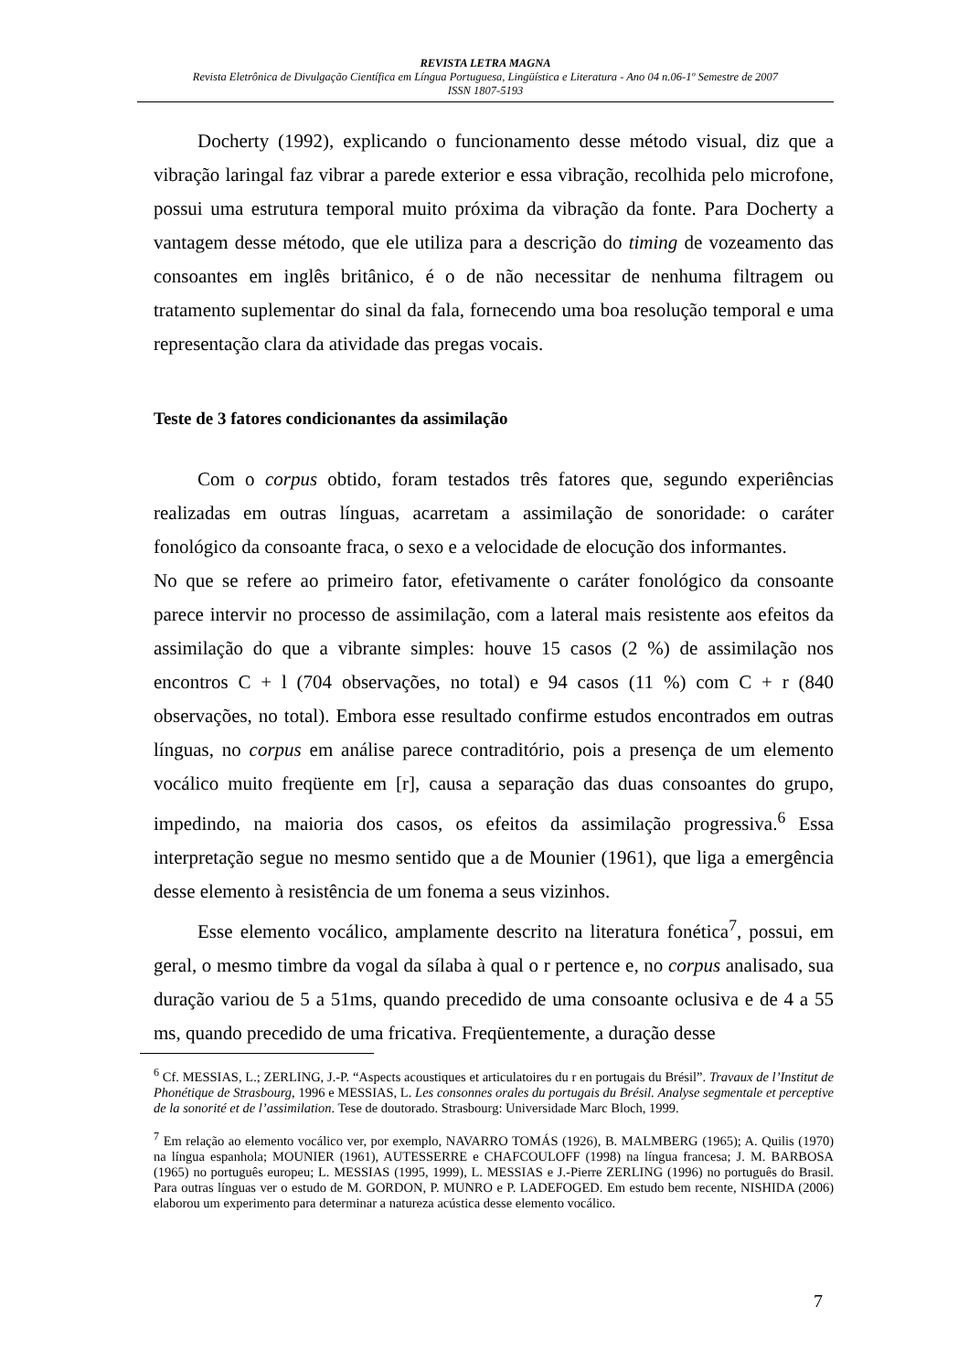REVISTA LETRA MAGNA
Revista Eletrônica de Divulgação Científica em Língua Portuguesa, Lingüística e Literatura - Ano 04 n.06-1º Semestre de 2007
ISSN 1807-5193
Docherty (1992), explicando o funcionamento desse método visual, diz que a vibração laringal faz vibrar a parede exterior e essa vibração, recolhida pelo microfone, possui uma estrutura temporal muito próxima da vibração da fonte. Para Docherty a vantagem desse método, que ele utiliza para a descrição do timing de vozeamento das consoantes em inglês britânico, é o de não necessitar de nenhuma filtragem ou tratamento suplementar do sinal da fala, fornecendo uma boa resolução temporal e uma representação clara da atividade das pregas vocais.
Teste de 3 fatores condicionantes da assimilação
Com o corpus obtido, foram testados três fatores que, segundo experiências realizadas em outras línguas, acarretam a assimilação de sonoridade: o caráter fonológico da consoante fraca, o sexo e a velocidade de elocução dos informantes.
No que se refere ao primeiro fator, efetivamente o caráter fonológico da consoante parece intervir no processo de assimilação, com a lateral mais resistente aos efeitos da assimilação do que a vibrante simples: houve 15 casos (2 %) de assimilação nos encontros C + l (704 observações, no total) e 94 casos (11 %) com C + r (840 observações, no total). Embora esse resultado confirme estudos encontrados em outras línguas, no corpus em análise parece contraditório, pois a presença de um elemento vocálico muito freqüente em [r], causa a separação das duas consoantes do grupo, impedindo, na maioria dos casos, os efeitos da assimilação progressiva.<sup>6</sup> Essa interpretação segue no mesmo sentido que a de Mounier (1961), que liga a emergência desse elemento à resistência de um fonema a seus vizinhos.
Esse elemento vocálico, amplamente descrito na literatura fonética<sup>7</sup>, possui, em geral, o mesmo timbre da vogal da sílaba à qual o r pertence e, no corpus analisado, sua duração variou de 5 a 51ms, quando precedido de uma consoante oclusiva e de 4 a 55 ms, quando precedido de uma fricativa. Freqüentemente, a duração desse
<sup>6</sup> Cf. MESSIAS, L.; ZERLING, J.-P. “Aspects acoustiques et articulatoires du r en portugais du Brésil”. Travaux de l’Institut de Phonétique de Strasbourg, 1996 e MESSIAS, L. Les consonnes orales du portugais du Brésil. Analyse segmentale et perceptive de la sonorité et de l’assimilation. Tese de doutorado. Strasbourg: Universidade Marc Bloch, 1999.
<sup>7</sup> Em relação ao elemento vocálico ver, por exemplo, NAVARRO TOMÁS (1926), B. MALMBERG (1965); A. Quilis (1970) na língua espanhola; MOUNIER (1961), AUTESSERRE e CHAFCOULOFF (1998) na língua francesa; J. M. BARBOSA (1965) no português europeu; L. MESSIAS (1995, 1999), L. MESSIAS e J.-Pierre ZERLING (1996) no português do Brasil. Para outras línguas ver o estudo de M. GORDON, P. MUNRO e P. LADEFOGED. Em estudo bem recente, NISHIDA (2006) elaborou um experimento para determinar a natureza acústica desse elemento vocálico.
7